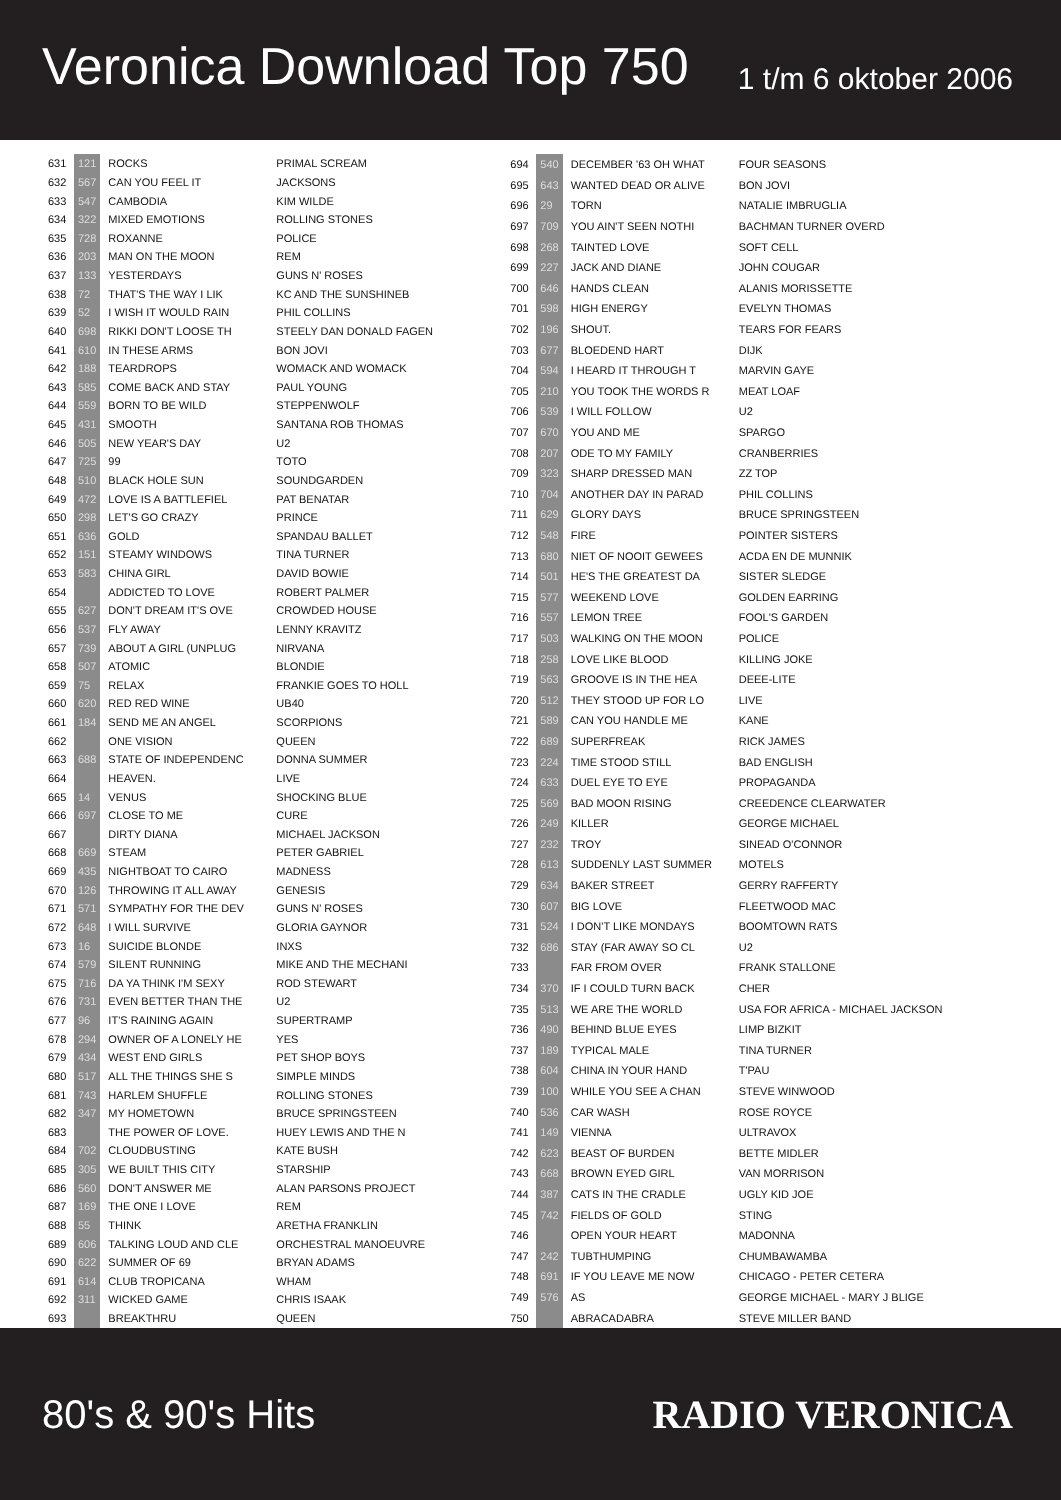Veronica Download Top 750
1 t/m 6 oktober 2006
| 631 | 121 | ROCKS | PRIMAL SCREAM |
| 632 | 567 | CAN YOU FEEL IT | JACKSONS |
| 633 | 547 | CAMBODIA | KIM WILDE |
| 634 | 322 | MIXED EMOTIONS | ROLLING STONES |
| 635 | 728 | ROXANNE | POLICE |
| 636 | 203 | MAN ON THE MOON | REM |
| 637 | 133 | YESTERDAYS | GUNS N' ROSES |
| 638 | 72 | THAT'S THE WAY I LIK | KC AND THE SUNSHINEB |
| 639 | 52 | I WISH IT WOULD RAIN | PHIL COLLINS |
| 640 | 698 | RIKKI DON'T LOOSE TH | STEELY DAN DONALD FAGEN |
| 641 | 610 | IN THESE ARMS | BON JOVI |
| 642 | 188 | TEARDROPS | WOMACK AND WOMACK |
| 643 | 585 | COME BACK AND STAY | PAUL YOUNG |
| 644 | 559 | BORN TO BE WILD | STEPPENWOLF |
| 645 | 431 | SMOOTH | SANTANA ROB THOMAS |
| 646 | 505 | NEW YEAR'S DAY | U2 |
| 647 | 725 | 99 | TOTO |
| 648 | 510 | BLACK HOLE SUN | SOUNDGARDEN |
| 649 | 472 | LOVE IS A BATTLEFIEL | PAT BENATAR |
| 650 | 298 | LET'S GO CRAZY | PRINCE |
| 651 | 636 | GOLD | SPANDAU BALLET |
| 652 | 151 | STEAMY WINDOWS | TINA TURNER |
| 653 | 583 | CHINA GIRL | DAVID BOWIE |
| 654 | | ADDICTED TO LOVE | ROBERT PALMER |
| 655 | 627 | DON'T DREAM IT'S OVE | CROWDED HOUSE |
| 656 | 537 | FLY AWAY | LENNY KRAVITZ |
| 657 | 739 | ABOUT A GIRL (UNPLUG | NIRVANA |
| 658 | 507 | ATOMIC | BLONDIE |
| 659 | 75 | RELAX | FRANKIE GOES TO HOLL |
| 660 | 620 | RED RED WINE | UB40 |
| 661 | 184 | SEND ME AN ANGEL | SCORPIONS |
| 662 | | ONE VISION | QUEEN |
| 663 | 688 | STATE OF INDEPENDENC | DONNA SUMMER |
| 664 | | HEAVEN. | LIVE |
| 665 | 14 | VENUS | SHOCKING BLUE |
| 666 | 697 | CLOSE TO ME | CURE |
| 667 | | DIRTY DIANA | MICHAEL JACKSON |
| 668 | 669 | STEAM | PETER GABRIEL |
| 669 | 435 | NIGHTBOAT TO CAIRO | MADNESS |
| 670 | 126 | THROWING IT ALL AWAY | GENESIS |
| 671 | 571 | SYMPATHY FOR THE DEV | GUNS N' ROSES |
| 672 | 648 | I WILL SURVIVE | GLORIA GAYNOR |
| 673 | 16 | SUICIDE BLONDE | INXS |
| 674 | 579 | SILENT RUNNING | MIKE AND THE MECHANI |
| 675 | 716 | DA YA THINK I'M SEXY | ROD STEWART |
| 676 | 731 | EVEN BETTER THAN THE | U2 |
| 677 | 96 | IT'S RAINING AGAIN | SUPERTRAMP |
| 678 | 294 | OWNER OF A LONELY HE | YES |
| 679 | 434 | WEST END GIRLS | PET SHOP BOYS |
| 680 | 517 | ALL THE THINGS SHE S | SIMPLE MINDS |
| 681 | 743 | HARLEM SHUFFLE | ROLLING STONES |
| 682 | 347 | MY HOMETOWN | BRUCE SPRINGSTEEN |
| 683 | | THE POWER OF LOVE. | HUEY LEWIS AND THE N |
| 684 | 702 | CLOUDBUSTING | KATE BUSH |
| 685 | 305 | WE BUILT THIS CITY | STARSHIP |
| 686 | 560 | DON'T ANSWER ME | ALAN PARSONS PROJECT |
| 687 | 169 | THE ONE I LOVE | REM |
| 688 | 55 | THINK | ARETHA FRANKLIN |
| 689 | 606 | TALKING LOUD AND CLE | ORCHESTRAL MANOEUVRE |
| 690 | 622 | SUMMER OF 69 | BRYAN ADAMS |
| 691 | 614 | CLUB TROPICANA | WHAM |
| 692 | 311 | WICKED GAME | CHRIS ISAAK |
| 693 | | BREAKTHRU | QUEEN |
| 694 | 540 | DECEMBER '63 OH WHAT | FOUR SEASONS |
| 695 | 643 | WANTED DEAD OR ALIVE | BON JOVI |
| 696 | 29 | TORN | NATALIE IMBRUGLIA |
| 697 | 709 | YOU AIN'T SEEN NOTHI | BACHMAN TURNER OVERD |
| 698 | 268 | TAINTED LOVE | SOFT CELL |
| 699 | 227 | JACK AND DIANE | JOHN COUGAR |
| 700 | 646 | HANDS CLEAN | ALANIS MORISSETTE |
| 701 | 598 | HIGH ENERGY | EVELYN THOMAS |
| 702 | 196 | SHOUT. | TEARS FOR FEARS |
| 703 | 677 | BLOEDEND HART | DIJK |
| 704 | 594 | I HEARD IT THROUGH T | MARVIN GAYE |
| 705 | 210 | YOU TOOK THE WORDS R | MEAT LOAF |
| 706 | 539 | I WILL FOLLOW | U2 |
| 707 | 670 | YOU AND ME | SPARGO |
| 708 | 207 | ODE TO MY FAMILY | CRANBERRIES |
| 709 | 323 | SHARP DRESSED MAN | ZZ TOP |
| 710 | 704 | ANOTHER DAY IN PARAD | PHIL COLLINS |
| 711 | 629 | GLORY DAYS | BRUCE SPRINGSTEEN |
| 712 | 548 | FIRE | POINTER SISTERS |
| 713 | 680 | NIET OF NOOIT GEWEES | ACDA EN DE MUNNIK |
| 714 | 501 | HE'S THE GREATEST DA | SISTER SLEDGE |
| 715 | 577 | WEEKEND LOVE | GOLDEN EARRING |
| 716 | 557 | LEMON TREE | FOOL'S GARDEN |
| 717 | 503 | WALKING ON THE MOON | POLICE |
| 718 | 258 | LOVE LIKE BLOOD | KILLING JOKE |
| 719 | 563 | GROOVE IS IN THE HEA | DEEE-LITE |
| 720 | 512 | THEY STOOD UP FOR LO | LIVE |
| 721 | 589 | CAN YOU HANDLE ME | KANE |
| 722 | 689 | SUPERFREAK | RICK JAMES |
| 723 | 224 | TIME STOOD STILL | BAD ENGLISH |
| 724 | 633 | DUEL EYE TO EYE | PROPAGANDA |
| 725 | 569 | BAD MOON RISING | CREEDENCE CLEARWATER |
| 726 | 249 | KILLER | GEORGE MICHAEL |
| 727 | 232 | TROY | SINEAD O'CONNOR |
| 728 | 613 | SUDDENLY LAST SUMMER | MOTELS |
| 729 | 634 | BAKER STREET | GERRY RAFFERTY |
| 730 | 607 | BIG LOVE | FLEETWOOD MAC |
| 731 | 524 | I DON'T LIKE MONDAYS | BOOMTOWN RATS |
| 732 | 686 | STAY (FAR AWAY SO CL | U2 |
| 733 | | FAR FROM OVER | FRANK STALLONE |
| 734 | 370 | IF I COULD TURN BACK | CHER |
| 735 | 513 | WE ARE THE WORLD | USA FOR AFRICA - MICHAEL JACKSON |
| 736 | 490 | BEHIND BLUE EYES | LIMP BIZKIT |
| 737 | 189 | TYPICAL MALE | TINA TURNER |
| 738 | 604 | CHINA IN YOUR HAND | T'PAU |
| 739 | 100 | WHILE YOU SEE A CHAN | STEVE WINWOOD |
| 740 | 536 | CAR WASH | ROSE ROYCE |
| 741 | 149 | VIENNA | ULTRAVOX |
| 742 | 623 | BEAST OF BURDEN | BETTE MIDLER |
| 743 | 668 | BROWN EYED GIRL | VAN MORRISON |
| 744 | 387 | CATS IN THE CRADLE | UGLY KID JOE |
| 745 | 742 | FIELDS OF GOLD | STING |
| 746 | | OPEN YOUR HEART | MADONNA |
| 747 | 242 | TUBTHUMPING | CHUMBAWAMBA |
| 748 | 691 | IF YOU LEAVE ME NOW | CHICAGO - PETER CETERA |
| 749 | 576 | AS | GEORGE MICHAEL - MARY J BLIGE |
| 750 | | ABRACADABRA | STEVE MILLER BAND |
80's & 90's Hits RADIO VERONICA